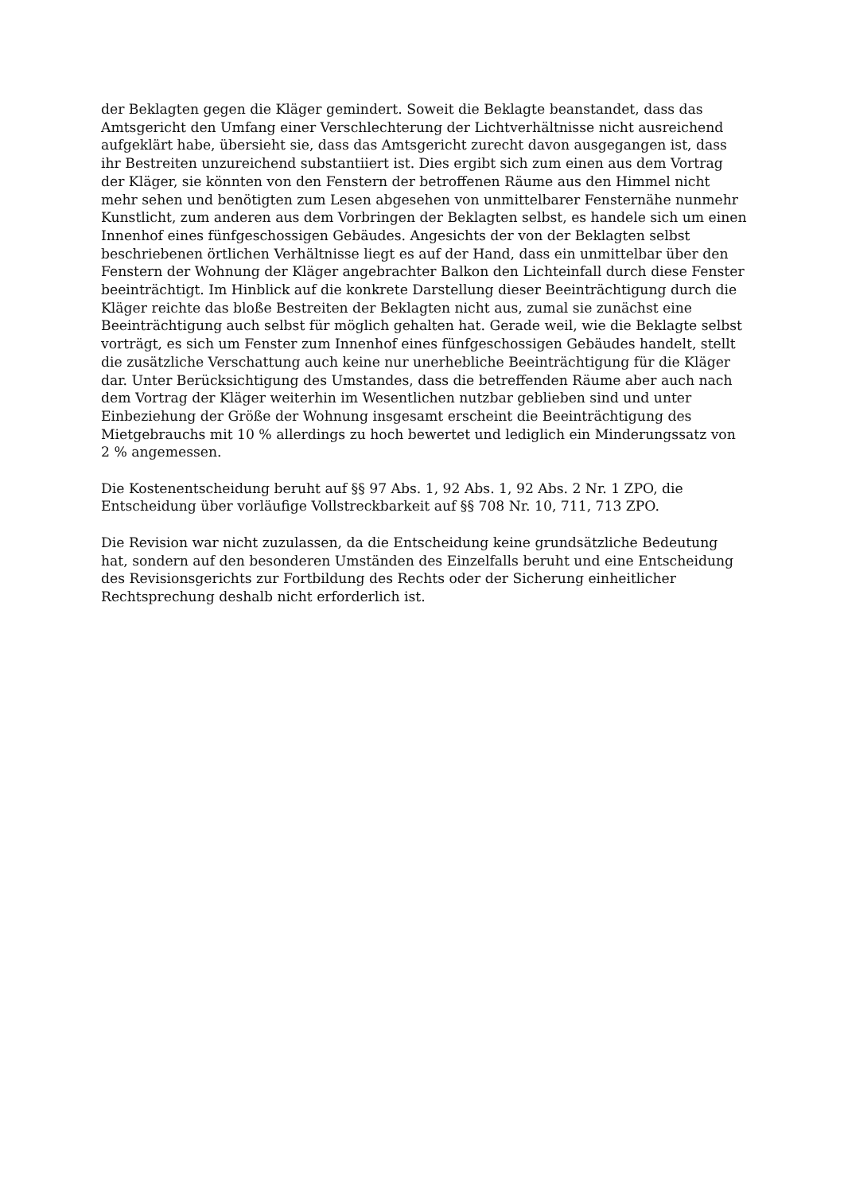der Beklagten gegen die Kläger gemindert. Soweit die Beklagte beanstandet, dass das Amtsgericht den Umfang einer Verschlechterung der Lichtverhältnisse nicht ausreichend aufgeklärt habe, übersieht sie, dass das Amtsgericht zurecht davon ausgegangen ist, dass ihr Bestreiten unzureichend substantiiert ist. Dies ergibt sich zum einen aus dem Vortrag der Kläger, sie könnten von den Fenstern der betroffenen Räume aus den Himmel nicht mehr sehen und benötigten zum Lesen abgesehen von unmittelbarer Fensternähe nunmehr Kunstlicht, zum anderen aus dem Vorbringen der Beklagten selbst, es handele sich um einen Innenhof eines fünfgeschossigen Gebäudes. Angesichts der von der Beklagten selbst beschriebenen örtlichen Verhältnisse liegt es auf der Hand, dass ein unmittelbar über den Fenstern der Wohnung der Kläger angebrachter Balkon den Lichteinfall durch diese Fenster beeinträchtigt. Im Hinblick auf die konkrete Darstellung dieser Beeinträchtigung durch die Kläger reichte das bloße Bestreiten der Beklagten nicht aus, zumal sie zunächst eine Beeinträchtigung auch selbst für möglich gehalten hat. Gerade weil, wie die Beklagte selbst vorträgt, es sich um Fenster zum Innenhof eines fünfgeschossigen Gebäudes handelt, stellt die zusätzliche Verschattung auch keine nur unerhebliche Beeinträchtigung für die Kläger dar. Unter Berücksichtigung des Umstandes, dass die betreffenden Räume aber auch nach dem Vortrag der Kläger weiterhin im Wesentlichen nutzbar geblieben sind und unter Einbeziehung der Größe der Wohnung insgesamt erscheint die Beeinträchtigung des Mietgebrauchs mit 10 % allerdings zu hoch bewertet und lediglich ein Minderungssatz von 2 % angemessen.
Die Kostenentscheidung beruht auf §§ 97 Abs. 1, 92 Abs. 1, 92 Abs. 2 Nr. 1 ZPO, die Entscheidung über vorläufige Vollstreckbarkeit auf §§ 708 Nr. 10, 711, 713 ZPO.
Die Revision war nicht zuzulassen, da die Entscheidung keine grundsätzliche Bedeutung hat, sondern auf den besonderen Umständen des Einzelfalls beruht und eine Entscheidung des Revisionsgerichts zur Fortbildung des Rechts oder der Sicherung einheitlicher Rechtsprechung deshalb nicht erforderlich ist.